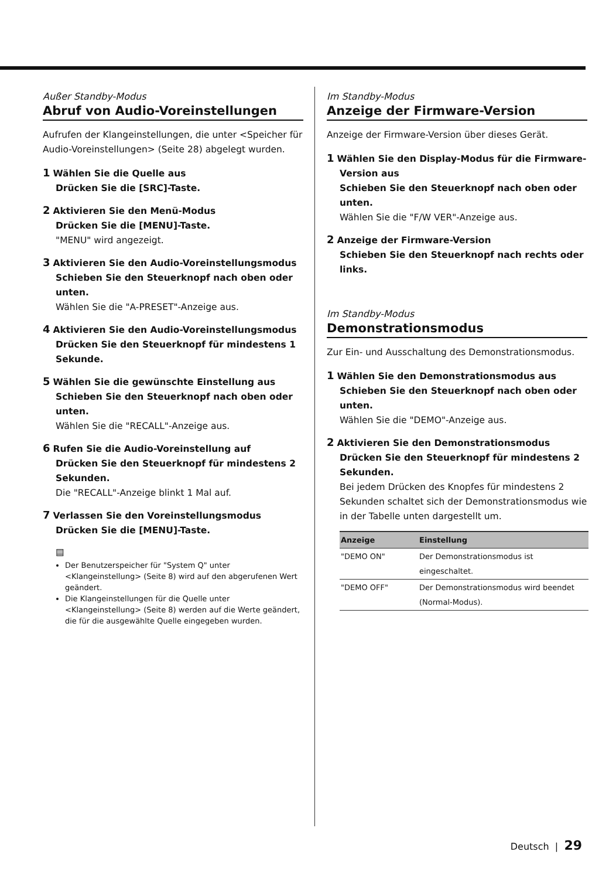Außer Standby-Modus
Abruf von Audio-Voreinstellungen
Aufrufen der Klangeinstellungen, die unter <Speicher für Audio-Voreinstellungen> (Seite 28) abgelegt wurden.
1 Wählen Sie die Quelle aus
Drücken Sie die [SRC]-Taste.
2 Aktivieren Sie den Menü-Modus
Drücken Sie die [MENU]-Taste.
"MENU" wird angezeigt.
3 Aktivieren Sie den Audio-Voreinstellungsmodus
Schieben Sie den Steuerknopf nach oben oder unten.
Wählen Sie die "A-PRESET"-Anzeige aus.
4 Aktivieren Sie den Audio-Voreinstellungsmodus
Drücken Sie den Steuerknopf für mindestens 1 Sekunde.
5 Wählen Sie die gewünschte Einstellung aus
Schieben Sie den Steuerknopf nach oben oder unten.
Wählen Sie die "RECALL"-Anzeige aus.
6 Rufen Sie die Audio-Voreinstellung auf
Drücken Sie den Steuerknopf für mindestens 2 Sekunden.
Die "RECALL"-Anzeige blinkt 1 Mal auf.
7 Verlassen Sie den Voreinstellungsmodus
Drücken Sie die [MENU]-Taste.
▤
Der Benutzerspeicher für "System Q" unter <Klangeinstellung> (Seite 8) wird auf den abgerufenen Wert geändert.
Die Klangeinstellungen für die Quelle unter <Klangeinstellung> (Seite 8) werden auf die Werte geändert, die für die ausgewählte Quelle eingegeben wurden.
Im Standby-Modus
Anzeige der Firmware-Version
Anzeige der Firmware-Version über dieses Gerät.
1 Wählen Sie den Display-Modus für die Firmware-Version aus
Schieben Sie den Steuerknopf nach oben oder unten.
Wählen Sie die "F/W VER"-Anzeige aus.
2 Anzeige der Firmware-Version
Schieben Sie den Steuerknopf nach rechts oder links.
Im Standby-Modus
Demonstrationsmodus
Zur Ein- und Ausschaltung des Demonstrationsmodus.
1 Wählen Sie den Demonstrationsmodus aus
Schieben Sie den Steuerknopf nach oben oder unten.
Wählen Sie die "DEMO"-Anzeige aus.
2 Aktivieren Sie den Demonstrationsmodus
Drücken Sie den Steuerknopf für mindestens 2 Sekunden.
Bei jedem Drücken des Knopfes für mindestens 2 Sekunden schaltet sich der Demonstrationsmodus wie in der Tabelle unten dargestellt um.
| Anzeige | Einstellung |
| --- | --- |
| "DEMO ON" | Der Demonstrationsmodus ist eingeschaltet. |
| "DEMO OFF" | Der Demonstrationsmodus wird beendet (Normal-Modus). |
Deutsch | 29